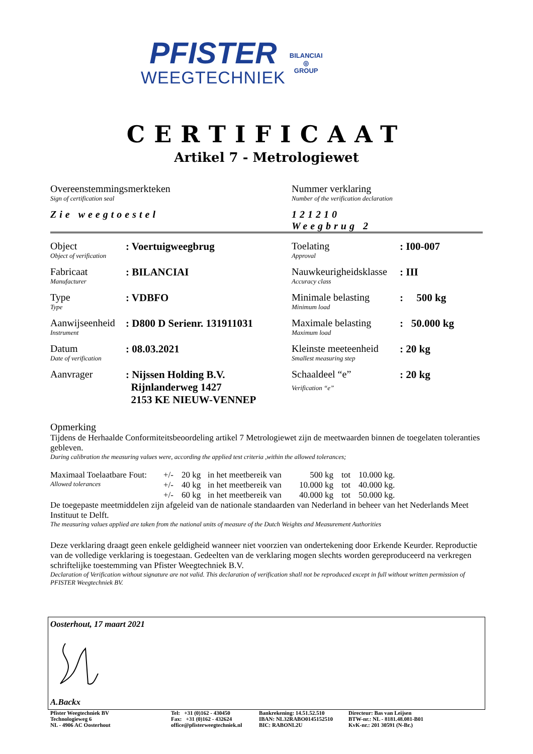PFISTER
WEEGTECHNIEK
BILANCIAI
◎
GROUP
CERTIFICAAT
Artikel 7 - Metrologiewet
| Overeenstemmingsmerkteken Sign of certification seal Zie weegtoestel | Nummer verklaring Number of the verification declaration 121210 Weegbrug 2 |
| Object Object of verification | : Voertuigweegbrug | Toelating Approval | : I00-007 |
| Fabricaat Manufacturer | : BILANCIAI | Nauwkeurigheidsklasse Accuracy class | : III |
| Type Type | : VDBFO | Minimale belasting Minimum load | : 500 kg |
| Aanwijseenheid Instrument | : D800 D Serienr. 131911031 | Maximale belasting Maximum load | : 50.000 kg |
| Datum Date of verification | : 08.03.2021 | Kleinste meeteenheid Smallest measuring step | : 20 kg |
| Aanvrager | : Nijssen Holding B.V. Rijnlanderweg 1427 2153 KE NIEUW-VENNEP | Schaaldeel “e” Verification “e” | : 20 kg |
Opmerking
Tijdens de Herhaalde Conformiteitsbeoordeling artikel 7 Metrologiewet zijn de meetwaarden binnen de toegelaten toleranties gebleven.
During calibration the measuring values were, according the applied test criteria ,within the allowed tolerances;
| Maximaal Toelaatbare Fout: | +/- | 20 kg | in het meetbereik van | 500 kg | tot | 10.000 kg. |
| Allowed tolerances | +/- | 40 kg | in het meetbereik van | 10.000 kg | tot | 40.000 kg. |
| | +/- | 60 kg | in het meetbereik van | 40.000 kg | tot | 50.000 kg. |
De toegepaste meetmiddelen zijn afgeleid van de nationale standaarden van Nederland in beheer van het Nederlands Meet Instituut te Delft.
The measuring values applied are taken from the national units of measure of the Dutch Weights and Measurement Authorities
Deze verklaring draagt geen enkele geldigheid wanneer niet voorzien van ondertekening door Erkende Keurder. Reproductie van de volledige verklaring is toegestaan. Gedeelten van de verklaring mogen slechts worden gereproduceerd na verkregen schriftelijke toestemming van Pfister Weegtechniek B.V.
Declaration of Verification without signature are not valid. This declaration of verification shall not be reproduced except in full without written permission of PFISTER Weegtechniek BV.
Oosterhout, 17 maart 2021
A.Backx
| Pfister Weegtechniek BV Technologieweg 6 NL - 4906 AC Oosterhout | Tel: +31 (0)162 - 430450 Fax: +31 (0)162 - 432624 office@pfisterweegtechniek.nl | Bankrekening: 14.51.52.510 IBAN: NL32RABO0145152510 BIC: RABONL2U | Directeur: Bas van Leijsen BTW-nr.: NL - 8181.48.081-B01 KvK-nr.: 201 30591 (N-Br.) |